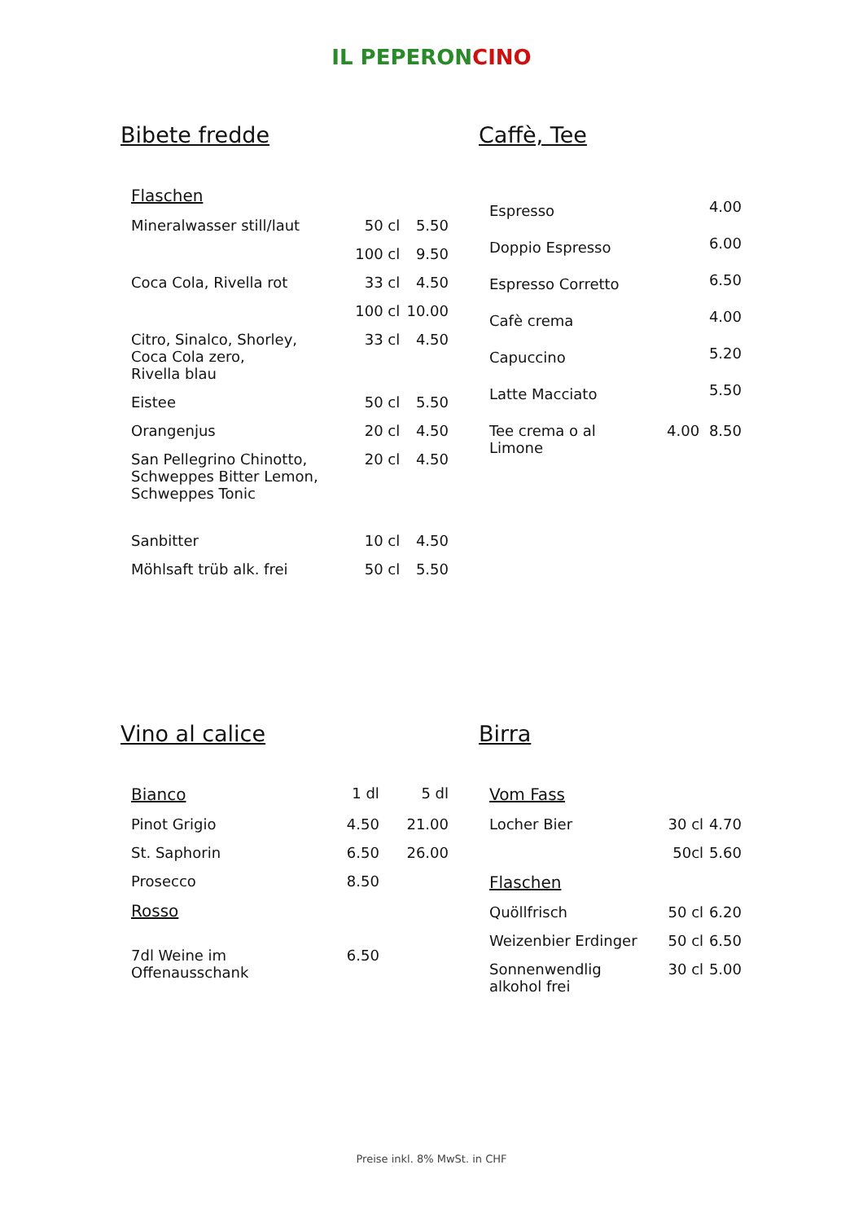IL PEPERONCINO
Bibete fredde
| Flaschen | | |
| Mineralwasser still/laut | 50 cl | 5.50 |
| | 100 cl | 9.50 |
| Coca Cola, Rivella rot | 33 cl | 4.50 |
| | 100 cl | 10.00 |
| Citro, Sinalco, Shorley, Coca Cola zero, Rivella blau | 33 cl | 4.50 |
| Eistee | 50 cl | 5.50 |
| Orangenjus | 20 cl | 4.50 |
| San Pellegrino Chinotto, Schweppes Bitter Lemon, Schweppes Tonic | 20 cl | 4.50 |
| Sanbitter | 10 cl | 4.50 |
| Möhlsaft trüb alk. frei | 50 cl | 5.50 |
Caffè, Tee
| Espresso | | 4.00 |
| Doppio Espresso | | 6.00 |
| Espresso Corretto | | 6.50 |
| Cafè crema | | 4.00 |
| Capuccino | | 5.20 |
| Latte Macciato | | 5.50 |
| Tee crema o al Limone | 4.00 | 8.50 |
Vino al calice
| Bianco | 1 dl | 5 dl |
| Pinot Grigio | 4.50 | 21.00 |
| St. Saphorin | 6.50 | 26.00 |
| Prosecco | 8.50 | |
| Rosso | | |
| 7dl Weine im Offenausschank | 6.50 | |
Birra
| Vom Fass | | |
| Locher Bier | 30 cl | 4.70 |
| | 50cl | 5.60 |
| Flaschen | | |
| Quöllfrisch | 50 cl | 6.20 |
| Weizenbier Erdinger | 50 cl | 6.50 |
| Sonnenwendlig alkohol frei | 30 cl | 5.00 |
Preise inkl. 8% MwSt. in CHF